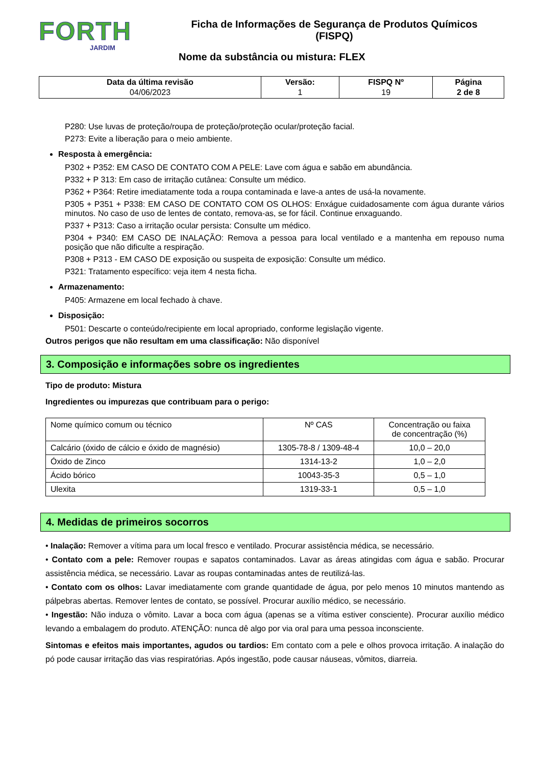FORTH
JARDIM
Ficha de Informações de Segurança de Produtos Químicos
(FISPQ)
Nome da substância ou mistura: FLEX
| Data da última revisão 04/06/2023 | Versão: 1 | FISPQ Nº 19 | Página 2 de 8 |
P280: Use luvas de proteção/roupa de proteção/proteção ocular/proteção facial.
P273: Evite a liberação para o meio ambiente.
Resposta à emergência:
P302 + P352: EM CASO DE CONTATO COM A PELE: Lave com água e sabão em abundância.
P332 + P 313: Em caso de irritação cutânea: Consulte um médico.
P362 + P364: Retire imediatamente toda a roupa contaminada e lave-a antes de usá-la novamente.
P305 + P351 + P338: EM CASO DE CONTATO COM OS OLHOS: Enxágue cuidadosamente com água durante vários minutos. No caso de uso de lentes de contato, remova-as, se for fácil. Continue enxaguando.
P337 + P313: Caso a irritação ocular persista: Consulte um médico.
P304 + P340: EM CASO DE INALAÇÃO: Remova a pessoa para local ventilado e a mantenha em repouso numa posição que não dificulte a respiração.
P308 + P313 - EM CASO DE exposição ou suspeita de exposição: Consulte um médico.
P321: Tratamento específico: veja item 4 nesta ficha.
Armazenamento:
P405: Armazene em local fechado à chave.
Disposição:
P501: Descarte o conteúdo/recipiente em local apropriado, conforme legislação vigente.
Outros perigos que não resultam em uma classificação: Não disponível
3. Composição e informações sobre os ingredientes
Tipo de produto: Mistura
Ingredientes ou impurezas que contribuam para o perigo:
| Nome químico comum ou técnico | Nº CAS | Concentração ou faixa de concentração (%) |
| Calcário (óxido de cálcio e óxido de magnésio) | 1305-78-8 / 1309-48-4 | 10,0 – 20,0 |
| Óxido de Zinco | 1314-13-2 | 1,0 – 2,0 |
| Ácido bórico | 10043-35-3 | 0,5 – 1,0 |
| Ulexita | 1319-33-1 | 0,5 – 1,0 |
4. Medidas de primeiros socorros
• Inalação: Remover a vítima para um local fresco e ventilado. Procurar assistência médica, se necessário.
• Contato com a pele: Remover roupas e sapatos contaminados. Lavar as áreas atingidas com água e sabão. Procurar assistência médica, se necessário. Lavar as roupas contaminadas antes de reutilizá-las.
• Contato com os olhos: Lavar imediatamente com grande quantidade de água, por pelo menos 10 minutos mantendo as pálpebras abertas. Remover lentes de contato, se possível. Procurar auxílio médico, se necessário.
• Ingestão: Não induza o vômito. Lavar a boca com água (apenas se a vítima estiver consciente). Procurar auxílio médico levando a embalagem do produto. ATENÇÃO: nunca dê algo por via oral para uma pessoa inconsciente.
Sintomas e efeitos mais importantes, agudos ou tardios: Em contato com a pele e olhos provoca irritação. A inalação do pó pode causar irritação das vias respiratórias. Após ingestão, pode causar náuseas, vômitos, diarreia.